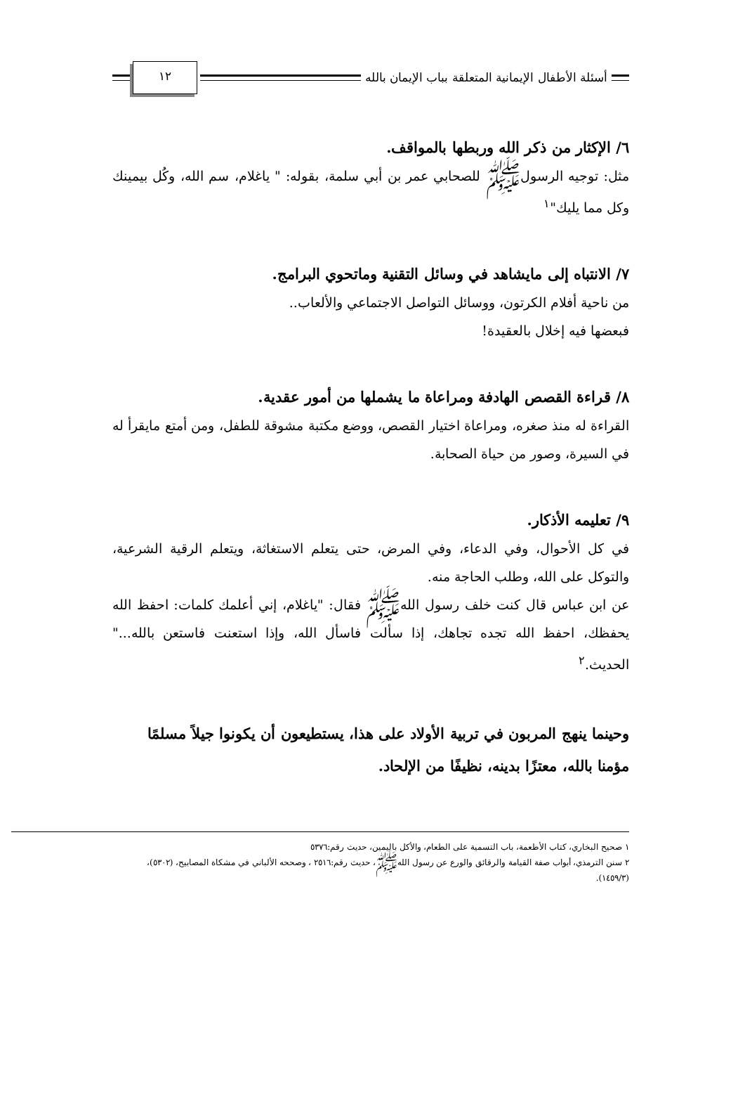أسئلة الأطفال الإيمانية المتعلقة بباب الإيمان بالله
١٢
٦/ الإكثار من ذكر الله وربطها بالمواقف.
مثل: توجيه الرسولﷺ للصحابي عمر بن أبي سلمة، بقوله: " ياغلام، سم الله، وكُل بيمينك وكل مما يليك"<sup>١</sup>
٧/ الانتباه إلى مايشاهد في وسائل التقنية وماتحوي البرامج.
من ناحية أفلام الكرتون، ووسائل التواصل الاجتماعي والألعاب..
فبعضها فيه إخلال بالعقيدة!
٨/ قراءة القصص الهادفة ومراعاة ما يشملها من أمور عقدية.
القراءة له منذ صغره، ومراعاة اختيار القصص، ووضع مكتبة مشوقة للطفل، ومن أمتع مايقرأ له في السيرة، وصور من حياة الصحابة.
٩/ تعليمه الأذكار.
في كل الأحوال، وفي الدعاء، وفي المرض، حتى يتعلم الاستغاثة، ويتعلم الرقية الشرعية، والتوكل على الله، وطلب الحاجة منه.
عن ابن عباس قال كنت خلف رسول اللهﷺ فقال: "ياغلام، إني أعلمك كلمات: احفظ الله يحفظك، احفظ الله تجده تجاهك، إذا سألت فاسأل الله، وإذا استعنت فاستعن بالله..." الحديث.<sup>٢</sup>
وحينما ينهج المربون في تربية الأولاد على هذا، يستطيعون أن يكونوا جيلاً مسلمًا مؤمنا بالله، معتزًا بدينه، نظيفًا من الإلحاد.
١ صحيح البخاري، كتاب الأطعمة، باب التسمية على الطعام، والأكل باليمين، حديث رقم:٥٣٧٦
٢ سنن الترمذي، أبواب صفة القيامة والرقائق والورع عن رسول اللهﷺ، حديث رقم:٢٥١٦ ، وصححه الألباني في مشكاة المصابيح، (٥٣٠٢)، (١٤٥٩/٣).